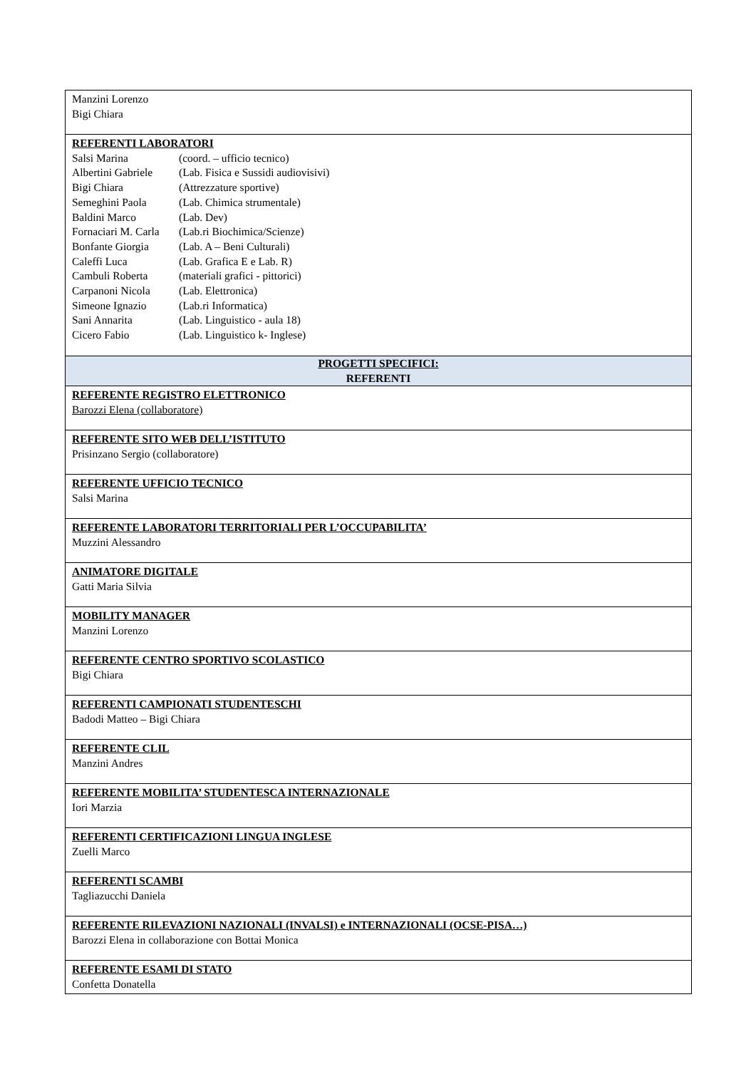| Manzini Lorenzo Bigi Chiara |
| REFERENTI LABORATORI Salsi Marina (coord. – ufficio tecnico) Albertini Gabriele (Lab. Fisica e Sussidi audiovisivi) Bigi Chiara (Attrezzature sportive) Semeghini Paola (Lab. Chimica strumentale) Baldini Marco (Lab. Dev) Fornaciari M. Carla (Lab.ri Biochimica/Scienze) Bonfante Giorgia (Lab. A – Beni Culturali) Caleffi Luca (Lab. Grafica E e Lab. R) Cambuli Roberta (materiali grafici - pittorici) Carpanoni Nicola (Lab. Elettronica) Simeone Ignazio (Lab.ri Informatica) Sani Annarita (Lab. Linguistico - aula 18) Cicero Fabio (Lab. Linguistico k- Inglese) |
| PROGETTI SPECIFICI: REFERENTI |
| REFERENTE REGISTRO ELETTRONICO Barozzi Elena (collaboratore) |
| REFERENTE SITO WEB DELL’ISTITUTO Prisinzano Sergio (collaboratore) |
| REFERENTE UFFICIO TECNICO Salsi Marina |
| REFERENTE LABORATORI TERRITORIALI PER L’OCCUPABILITA’ Muzzini Alessandro |
| ANIMATORE DIGITALE Gatti Maria Silvia |
| MOBILITY MANAGER Manzini Lorenzo |
| REFERENTE CENTRO SPORTIVO SCOLASTICO Bigi Chiara |
| REFERENTI CAMPIONATI STUDENTESCHI Badodi Matteo – Bigi Chiara |
| REFERENTE CLIL Manzini Andres |
| REFERENTE MOBILITA’ STUDENTESCA INTERNAZIONALE Iori Marzia |
| REFERENTI CERTIFICAZIONI LINGUA INGLESE Zuelli Marco |
| REFERENTI SCAMBI Tagliazucchi Daniela |
| REFERENTE RILEVAZIONI NAZIONALI (INVALSI) e INTERNAZIONALI (OCSE-PISA…) Barozzi Elena in collaborazione con Bottai Monica |
| REFERENTE ESAMI DI STATO Confetta Donatella |